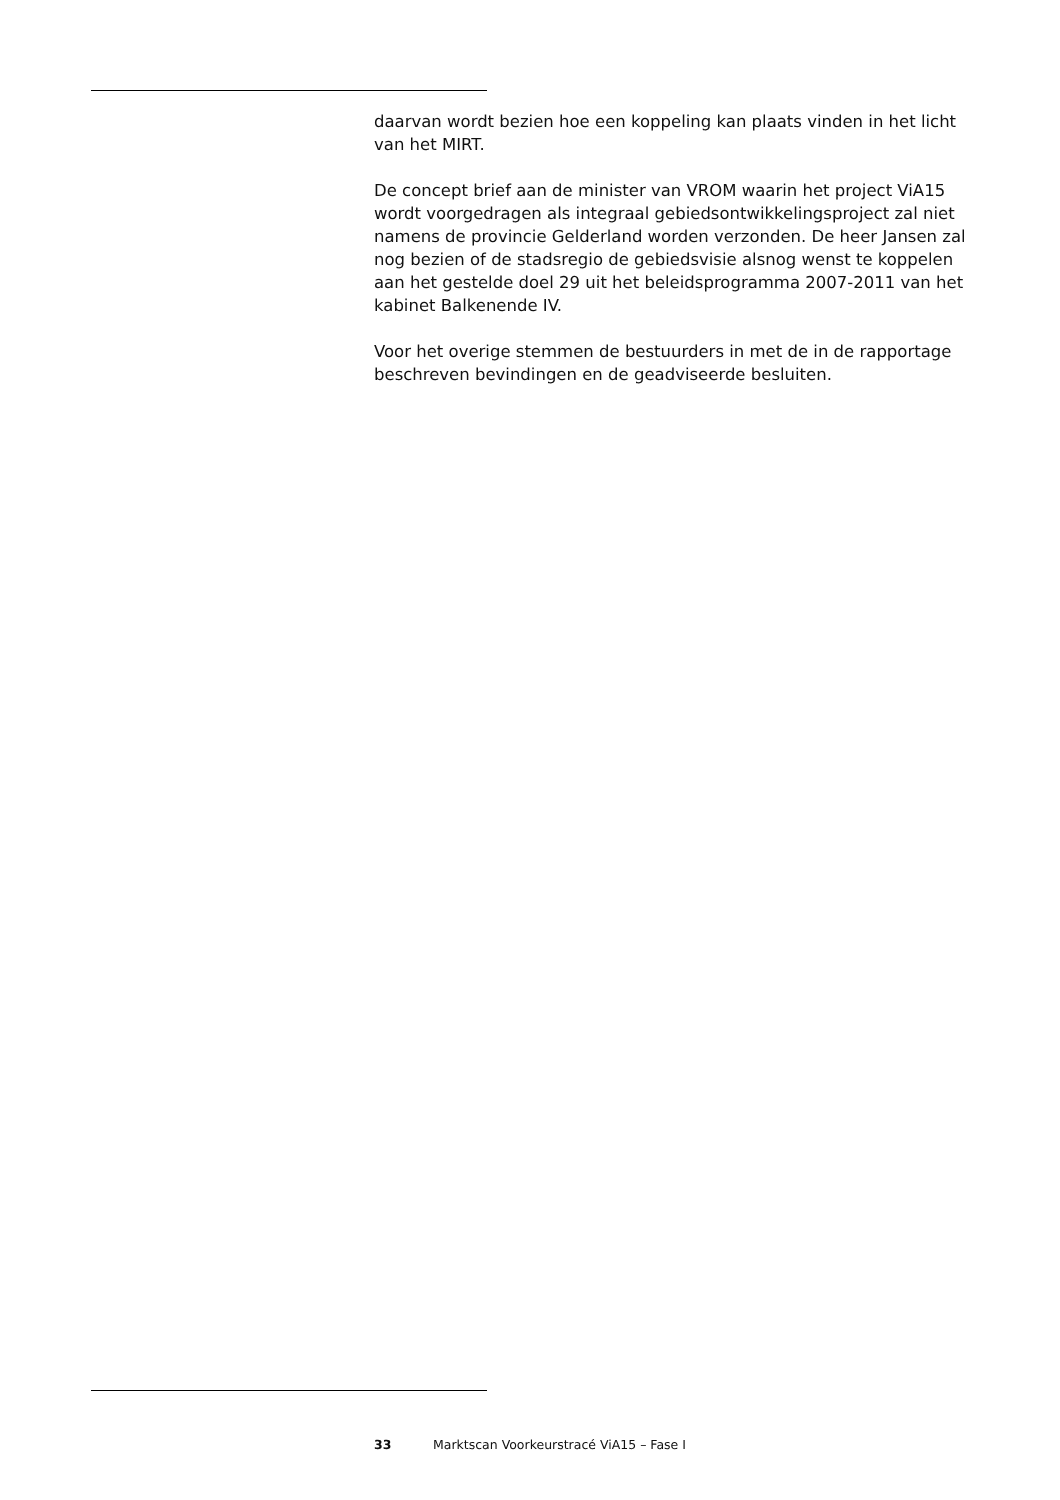daarvan wordt bezien hoe een koppeling kan plaats vinden in het licht van het MIRT.
De concept brief aan de minister van VROM waarin het project ViA15 wordt voorgedragen als integraal gebiedsontwikkelingsproject zal niet namens de provincie Gelderland worden verzonden. De heer Jansen zal nog bezien of de stadsregio de gebiedsvisie alsnog wenst te koppelen aan het gestelde doel 29 uit het beleidsprogramma 2007-2011 van het kabinet Balkenende IV.
Voor het overige stemmen de bestuurders in met de in de rapportage beschreven bevindingen en de geadviseerde besluiten.
33 Marktscan Voorkeurstracé ViA15 – Fase I